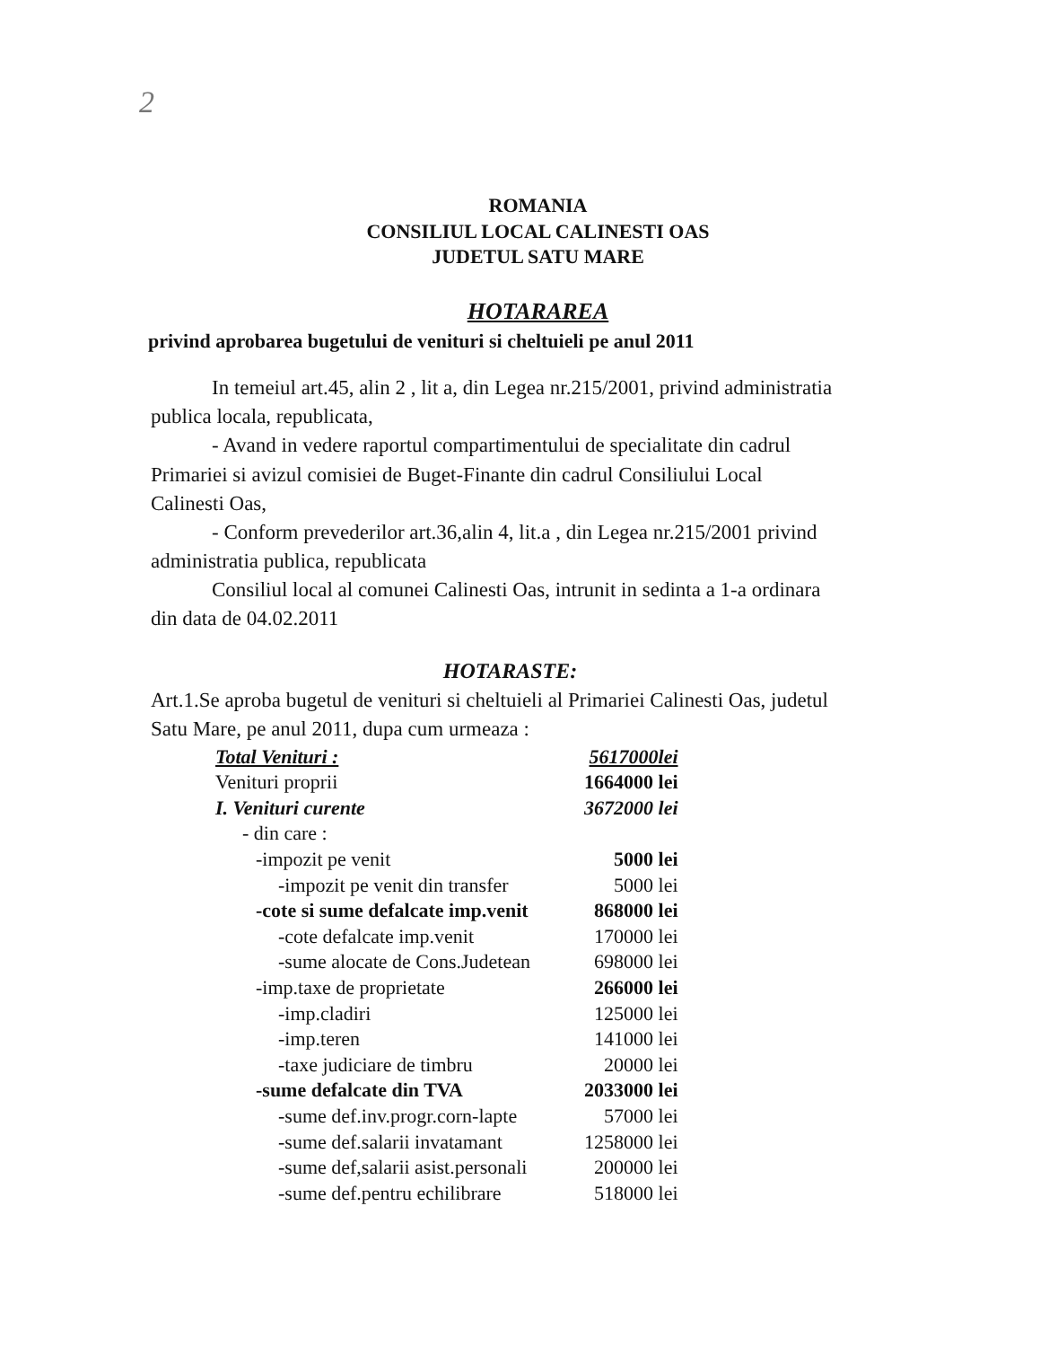2
ROMANIA
CONSILIUL LOCAL CALINESTI OAS
JUDETUL SATU MARE
HOTARAREA
privind aprobarea bugetului de venituri si cheltuieli pe anul 2011
In temeiul art.45, alin 2 , lit a, din Legea nr.215/2001, privind administratia publica locala, republicata,
- Avand in vedere raportul compartimentului de specialitate din cadrul Primariei si avizul comisiei de Buget-Finante din cadrul Consiliului Local Calinesti Oas,
- Conform prevederilor art.36,alin 4, lit.a , din Legea nr.215/2001 privind administratia publica, republicata
Consiliul local al comunei Calinesti Oas, intrunit in sedinta a 1-a ordinara din data de 04.02.2011
HOTARASTE:
Art.1.Se aproba bugetul de venituri si cheltuieli al Primariei Calinesti Oas, judetul Satu Mare, pe anul 2011, dupa cum urmeaza :
| Total Venituri : | 5617000lei |
| Venituri proprii | 1664000 lei |
| I. Venituri curente | 3672000 lei |
| - din care : | |
| -impozit pe venit | 5000 lei |
| -impozit pe venit din transfer | 5000 lei |
| -cote si sume defalcate imp.venit | 868000 lei |
| -cote defalcate imp.venit | 170000 lei |
| -sume alocate de Cons.Judetean | 698000 lei |
| -imp.taxe de proprietate | 266000 lei |
| -imp.cladiri | 125000 lei |
| -imp.teren | 141000 lei |
| -taxe judiciare de timbru | 20000 lei |
| -sume defalcate din TVA | 2033000 lei |
| -sume def.inv.progr.corn-lapte | 57000 lei |
| -sume def.salarii invatamant | 1258000 lei |
| -sume def,salarii asist.personali | 200000 lei |
| -sume def.pentru echilibrare | 518000 lei |